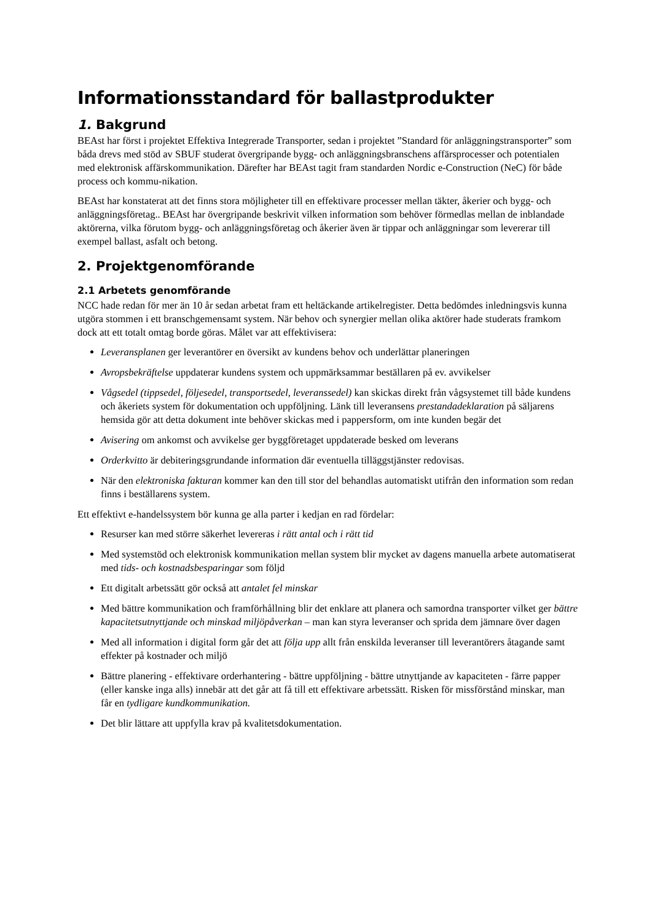Informationsstandard för ballastprodukter
1. Bakgrund
BEAst har först i projektet Effektiva Integrerade Transporter, sedan i projektet ”Standard för anläggningstransporter” som båda drevs med stöd av SBUF studerat övergripande bygg- och anläggningsbranschens affärsprocesser och potentialen med elektronisk affärskommunikation. Därefter har BEAst tagit fram standarden Nordic e-Construction (NeC) för både process och kommu-nikation.
BEAst har konstaterat att det finns stora möjligheter till en effektivare processer mellan täkter, åkerier och bygg- och anläggningsföretag.. BEAst har övergripande beskrivit vilken information som behöver förmedlas mellan de inblandade aktörerna, vilka förutom bygg- och anläggningsföretag och åkerier även är tippar och anläggningar som levererar till exempel ballast, asfalt och betong.
2. Projektgenomförande
2.1 Arbetets genomförande
NCC hade redan för mer än 10 år sedan arbetat fram ett heltäckande artikelregister. Detta bedömdes inledningsvis kunna utgöra stommen i ett branschgemensamt system. När behov och synergier mellan olika aktörer hade studerats framkom dock att ett totalt omtag borde göras. Målet var att effektivisera:
Leveransplanen ger leverantörer en översikt av kundens behov och underlättar planeringen
Avropsbekräftelse uppdaterar kundens system och uppmärksammar beställaren på ev. avvikelser
Vågsedel (tippsedel, följesedel, transportsedel, leveranssedel) kan skickas direkt från vågsystemet till både kundens och åkeriets system för dokumentation och uppföljning. Länk till leveransens prestandadeklaration på säljarens hemsida gör att detta dokument inte behöver skickas med i pappersform, om inte kunden begär det
Avisering om ankomst och avvikelse ger byggföretaget uppdaterade besked om leverans
Orderkvitto är debiteringsgrundande information där eventuella tilläggstjänster redovisas.
När den elektroniska fakturan kommer kan den till stor del behandlas automatiskt utifrån den information som redan finns i beställarens system.
Ett effektivt e-handelssystem bör kunna ge alla parter i kedjan en rad fördelar:
Resurser kan med större säkerhet levereras i rätt antal och i rätt tid
Med systemstöd och elektronisk kommunikation mellan system blir mycket av dagens manuella arbete automatiserat med tids- och kostnadsbesparingar som följd
Ett digitalt arbetssätt gör också att antalet fel minskar
Med bättre kommunikation och framförhållning blir det enklare att planera och samordna transporter vilket ger bättre kapacitetsutnyttjande och minskad miljöpåverkan – man kan styra leveranser och sprida dem jämnare över dagen
Med all information i digital form går det att följa upp allt från enskilda leveranser till leverantörers åtagande samt effekter på kostnader och miljö
Bättre planering - effektivare orderhantering - bättre uppföljning - bättre utnyttjande av kapaciteten - färre papper (eller kanske inga alls) innebär att det går att få till ett effektivare arbetssätt. Risken för missförstånd minskar, man får en tydligare kundkommunikation.
Det blir lättare att uppfylla krav på kvalitetsdokumentation.